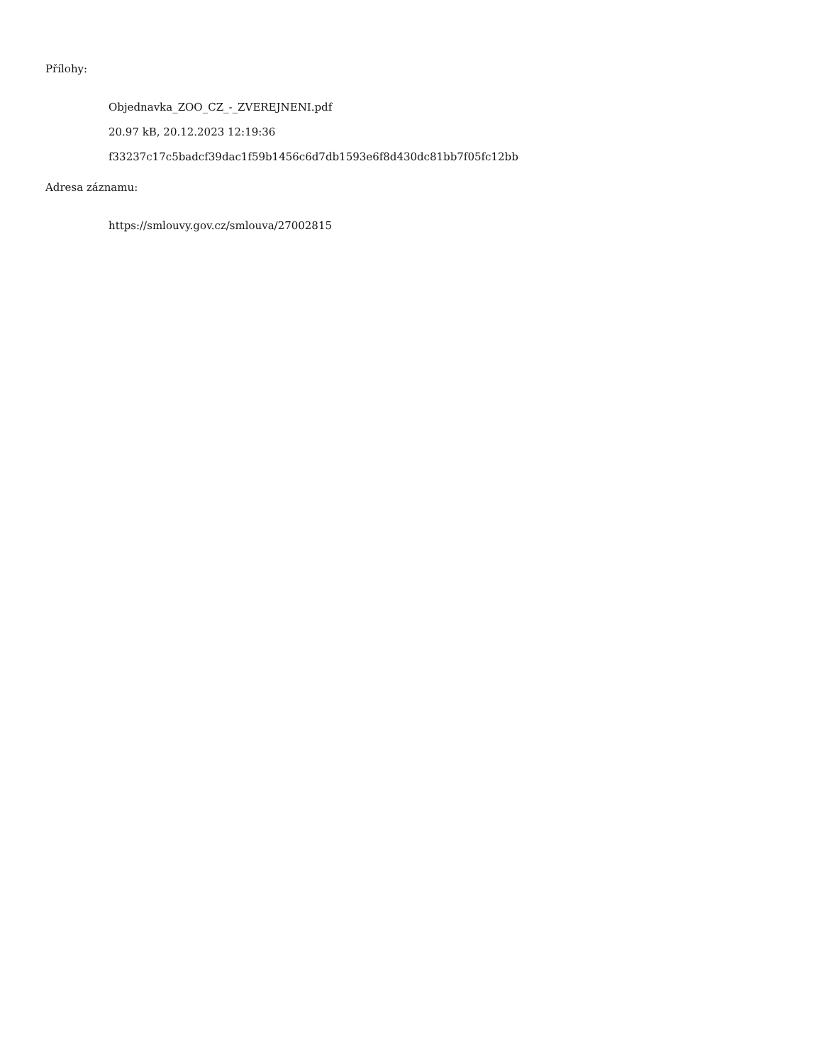Přílohy:
Objednavka_ZOO_CZ_-_ZVEREJNENI.pdf
20.97 kB, 20.12.2023 12:19:36
f33237c17c5badcf39dac1f59b1456c6d7db1593e6f8d430dc81bb7f05fc12bb
Adresa záznamu:
https://smlouvy.gov.cz/smlouva/27002815